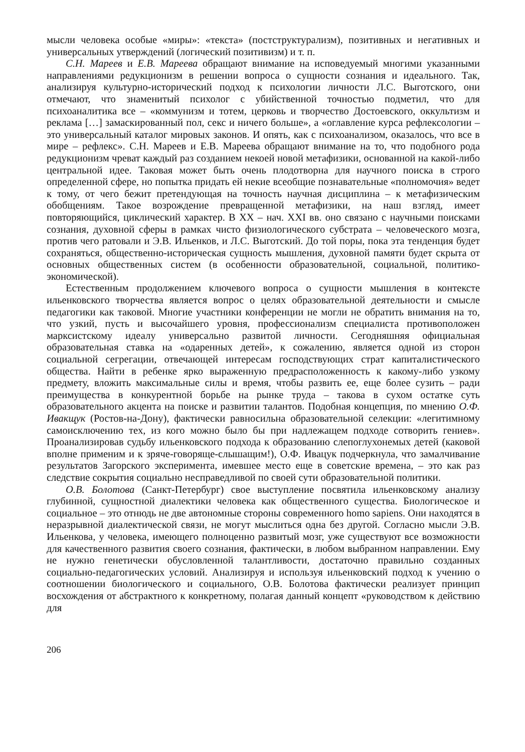мысли человека особые «миры»: «текста» (постструктурализм), позитивных и негативных и универсальных утверждений (логический позитивизм) и т. п.
С.Н. Мареев и Е.В. Мареева обращают внимание на исповедуемый многими указанными направлениями редукционизм в решении вопроса о сущности сознания и идеального. Так, анализируя культурно-исторический подход к психологии личности Л.С. Выготского, они отмечают, что знаменитый психолог с убийственной точностью подметил, что для психоаналитика все – «коммунизм и тотем, церковь и творчество Достоевского, оккультизм и реклама […] замаскированный пол, секс и ничего больше», а «оглавление курса рефлексологии – это универсальный каталог мировых законов. И опять, как с психоанализом, оказалось, что все в мире – рефлекс». С.Н. Мареев и Е.В. Мареева обращают внимание на то, что подобного рода редукционизм чреват каждый раз созданием некоей новой метафизики, основанной на какой-либо центральной идее. Таковая может быть очень плодотворна для научного поиска в строго определенной сфере, но попытка придать ей некие всеобщие познавательные «полномочия» ведет к тому, от чего бежит претендующая на точность научная дисциплина – к метафизическим обобщениям. Такое возрождение превращенной метафизики, на наш взгляд, имеет повторяющийся, циклический характер. В XX – нач. XXI вв. оно связано с научными поисками сознания, духовной сферы в рамках чисто физиологического субстрата – человеческого мозга, против чего ратовали и Э.В. Ильенков, и Л.С. Выготский. До той поры, пока эта тенденция будет сохраняться, общественно-историческая сущность мышления, духовной памяти будет скрыта от основных общественных систем (в особенности образовательной, социальной, политико-экономической).
Естественным продолжением ключевого вопроса о сущности мышления в контексте ильенковского творчества является вопрос о целях образовательной деятельности и смысле педагогики как таковой. Многие участники конференции не могли не обратить внимания на то, что узкий, пусть и высочайшего уровня, профессионализм специалиста противоположен марксистскому идеалу универсально развитой личности. Сегодняшняя официальная образовательная ставка на «одаренных детей», к сожалению, является одной из сторон социальной сегрегации, отвечающей интересам господствующих страт капиталистического общества. Найти в ребенке ярко выраженную предрасположенность к какому-либо узкому предмету, вложить максимальные силы и время, чтобы развить ее, еще более сузить – ради преимущества в конкурентной борьбе на рынке труда – такова в сухом остатке суть образовательного акцента на поиске и развитии талантов. Подобная концепция, по мнению О.Ф. Ивакщук (Ростов-на-Дону), фактически равносильна образовательной селекции: «легитимному самоисключению тех, из кого можно было бы при надлежащем подходе сотворить гениев». Проанализировав судьбу ильенковского подхода к образованию слепоглухонемых детей (каковой вполне применим и к зряче-говоряще-слышащим!), О.Ф. Ивацук подчеркнула, что замалчивание результатов Загорского эксперимента, имевшее место еще в советские времена, – это как раз следствие сокрытия социально несправедливой по своей сути образовательной политики.
О.В. Болотова (Санкт-Петербург) свое выступление посвятила ильенковскому анализу глубинной, сущностной диалектики человека как общественного существа. Биологическое и социальное – это отнюдь не две автономные стороны современного homo sapiens. Они находятся в неразрывной диалектической связи, не могут мыслиться одна без другой. Согласно мысли Э.В. Ильенкова, у человека, имеющего полноценно развитый мозг, уже существуют все возможности для качественного развития своего сознания, фактически, в любом выбранном направлении. Ему не нужно генетически обусловленной талантливости, достаточно правильно созданных социально-педагогических условий. Анализируя и используя ильенковский подход к учению о соотношении биологического и социального, О.В. Болотова фактически реализует принцип восхождения от абстрактного к конкретному, полагая данный концепт «руководством к действию для
206